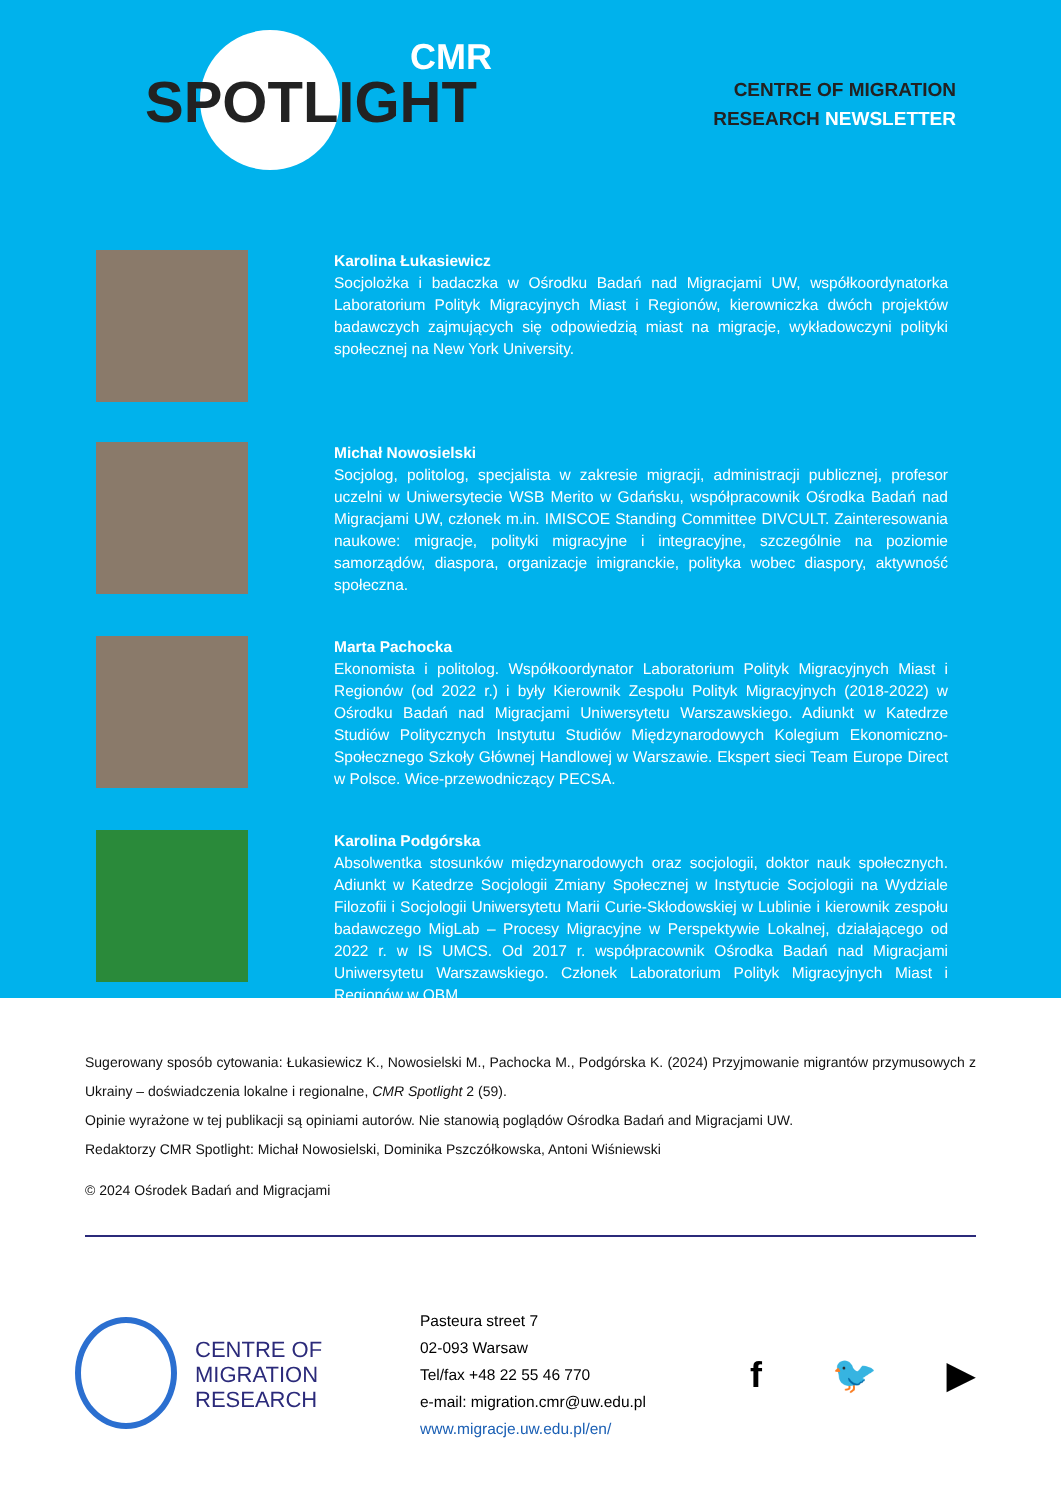CMR
SPOTLIGHT
CENTRE OF MIGRATION
RESEARCH NEWSLETTER
Karolina Łukasiewicz
Socjolożka i badaczka w Ośrodku Badań nad Migracjami UW, współkoordynatorka Laboratorium Polityk Migracyjnych Miast i Regionów, kierowniczka dwóch projektów badawczych zajmujących się odpowiedzią miast na migracje, wykładowczyni polityki społecznej na New York University.
Michał Nowosielski
Socjolog, politolog, specjalista w zakresie migracji, administracji publicznej, profesor uczelni w Uniwersytecie WSB Merito w Gdańsku, współpracownik Ośrodka Badań nad Migracjami UW, członek m.in. IMISCOE Standing Committee DIVCULT. Zainteresowania naukowe: migracje, polityki migracyjne i integracyjne, szczególnie na poziomie samorządów, diaspora, organizacje imigranckie, polityka wobec diaspory, aktywność społeczna.
Marta Pachocka
Ekonomista i politolog. Współkoordynator Laboratorium Polityk Migracyjnych Miast i Regionów (od 2022 r.) i były Kierownik Zespołu Polityk Migracyjnych (2018-2022) w Ośrodku Badań nad Migracjami Uniwersytetu Warszawskiego. Adiunkt w Katedrze Studiów Politycznych Instytutu Studiów Międzynarodowych Kolegium Ekonomiczno-Społecznego Szkoły Głównej Handlowej w Warszawie. Ekspert sieci Team Europe Direct w Polsce. Wice-przewodniczący PECSA.
Karolina Podgórska
Absolwentka stosunków międzynarodowych oraz socjologii, doktor nauk społecznych. Adiunkt w Katedrze Socjologii Zmiany Społecznej w Instytucie Socjologii na Wydziale Filozofii i Socjologii Uniwersytetu Marii Curie-Skłodowskiej w Lublinie i kierownik zespołu badawczego MigLab – Procesy Migracyjne w Perspektywie Lokalnej, działającego od 2022 r. w IS UMCS. Od 2017 r. współpracownik Ośrodka Badań nad Migracjami Uniwersytetu Warszawskiego. Członek Laboratorium Polityk Migracyjnych Miast i Regionów w OBM.
Sugerowany sposób cytowania: Łukasiewicz K., Nowosielski M., Pachocka M., Podgórska K. (2024) Przyjmowanie migrantów przymusowych z Ukrainy – doświadczenia lokalne i regionalne, CMR Spotlight 2 (59).
Opinie wyrażone w tej publikacji są opiniami autorów. Nie stanowią poglądów Ośrodka Badań and Migracjami UW.
Redaktorzy CMR Spotlight: Michał Nowosielski, Dominika Pszczółkowska, Antoni Wiśniewski
© 2024 Ośrodek Badań and Migracjami
CENTRE OF MIGRATION RESEARCH
Pasteura street 7
02-093 Warsaw
Tel/fax +48 22 55 46 770
e-mail: migration.cmr@uw.edu.pl
www.migracje.uw.edu.pl/en/
f 🐦 ▶